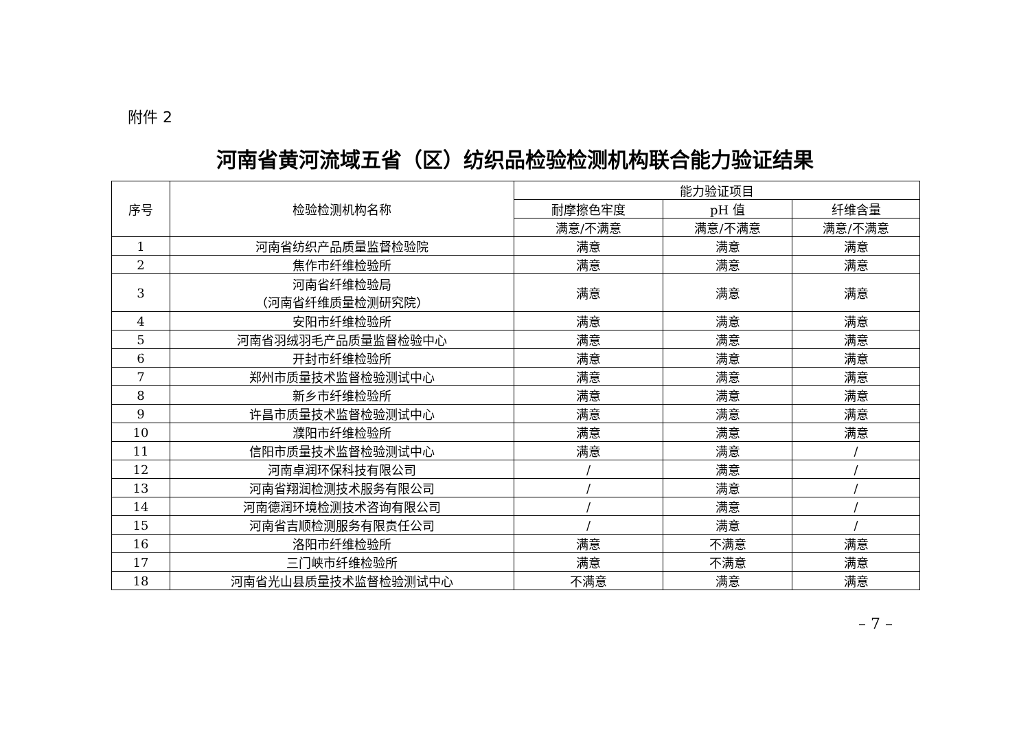附件 2
河南省黄河流域五省（区）纺织品检验检测机构联合能力验证结果
| 序号 | 检验检测机构名称 | 能力验证项目 | | |
| --- | --- | --- | --- | --- |
| | | 耐摩擦色牢度 | pH 值 | 纤维含量 |
| | | 满意/不满意 | 满意/不满意 | 满意/不满意 |
| 1 | 河南省纺织产品质量监督检验院 | 满意 | 满意 | 满意 |
| 2 | 焦作市纤维检验所 | 满意 | 满意 | 满意 |
| 3 | 河南省纤维检验局 （河南省纤维质量检测研究院） | 满意 | 满意 | 满意 |
| 4 | 安阳市纤维检验所 | 满意 | 满意 | 满意 |
| 5 | 河南省羽绒羽毛产品质量监督检验中心 | 满意 | 满意 | 满意 |
| 6 | 开封市纤维检验所 | 满意 | 满意 | 满意 |
| 7 | 郑州市质量技术监督检验测试中心 | 满意 | 满意 | 满意 |
| 8 | 新乡市纤维检验所 | 满意 | 满意 | 满意 |
| 9 | 许昌市质量技术监督检验测试中心 | 满意 | 满意 | 满意 |
| 10 | 濮阳市纤维检验所 | 满意 | 满意 | 满意 |
| 11 | 信阳市质量技术监督检验测试中心 | 满意 | 满意 | / |
| 12 | 河南卓润环保科技有限公司 | / | 满意 | / |
| 13 | 河南省翔润检测技术服务有限公司 | / | 满意 | / |
| 14 | 河南德润环境检测技术咨询有限公司 | / | 满意 | / |
| 15 | 河南省吉顺检测服务有限责任公司 | / | 满意 | / |
| 16 | 洛阳市纤维检验所 | 满意 | 不满意 | 满意 |
| 17 | 三门峡市纤维检验所 | 满意 | 不满意 | 满意 |
| 18 | 河南省光山县质量技术监督检验测试中心 | 不满意 | 满意 | 满意 |
– 7 –